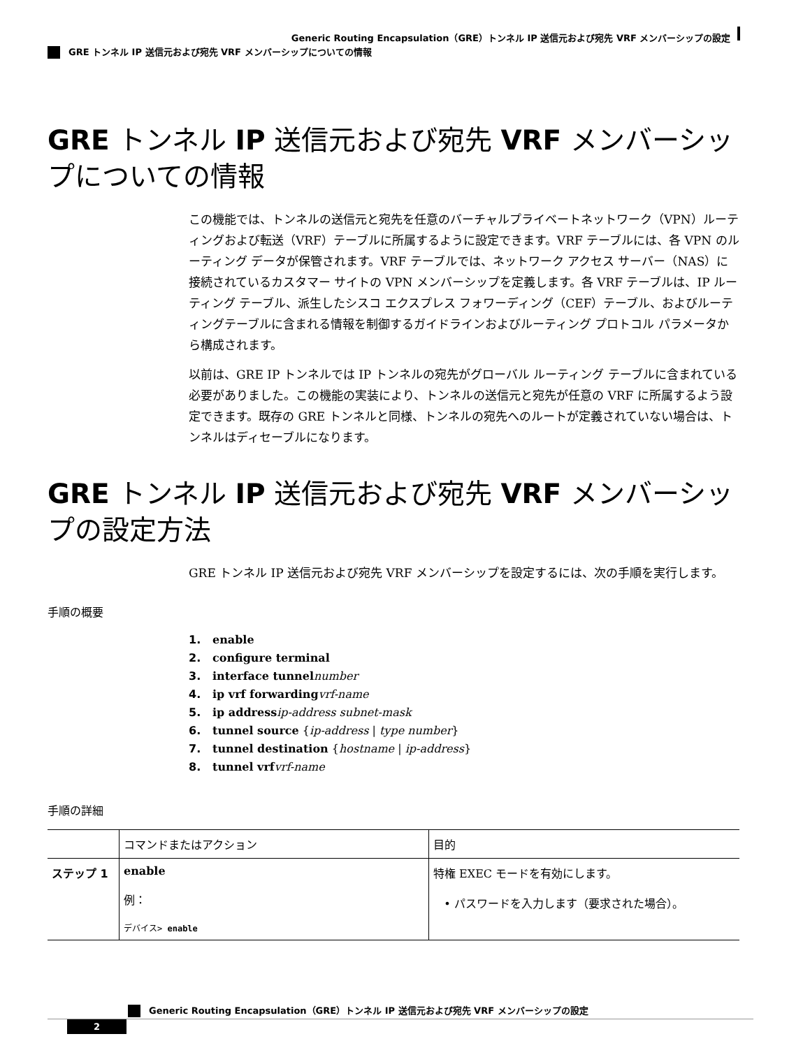Generic Routing Encapsulation（GRE）トンネル IP 送信元および宛先 VRF メンバーシップの設定
GRE トンネル IP 送信元および宛先 VRF メンバーシップについての情報
GRE トンネル IP 送信元および宛先 VRF メンバーシップについての情報
この機能では、トンネルの送信元と宛先を任意のバーチャルプライベートネットワーク（VPN）ルーティングおよび転送（VRF）テーブルに所属するように設定できます。VRF テーブルには、各 VPN のルーティング データが保管されます。VRF テーブルでは、ネットワーク アクセス サーバー（NAS）に接続されているカスタマー サイトの VPN メンバーシップを定義します。各 VRF テーブルは、IP ルーティング テーブル、派生したシスコ エクスプレス フォワーディング（CEF）テーブル、およびルーティングテーブルに含まれる情報を制御するガイドラインおよびルーティング プロトコル パラメータから構成されます。
以前は、GRE IP トンネルでは IP トンネルの宛先がグローバル ルーティング テーブルに含まれている必要がありました。この機能の実装により、トンネルの送信元と宛先が任意の VRF に所属するよう設定できます。既存の GRE トンネルと同様、トンネルの宛先へのルートが定義されていない場合は、トンネルはディセーブルになります。
GRE トンネル IP 送信元および宛先 VRF メンバーシップの設定方法
GRE トンネル IP 送信元および宛先 VRF メンバーシップを設定するには、次の手順を実行します。
手順の概要
1. enable
2. configure terminal
3. interface tunnel number
4. ip vrf forwarding vrf-name
5. ip address ip-address subnet-mask
6. tunnel source {ip-address | type number}
7. tunnel destination {hostname | ip-address}
8. tunnel vrf vrf-name
手順の詳細
| | コマンドまたはアクション | 目的 |
| --- | --- | --- |
| ステップ 1 | enable 例： デバイス> enable | 特権 EXEC モードを有効にします。 • パスワードを入力します（要求された場合）。 |
Generic Routing Encapsulation（GRE）トンネル IP 送信元および宛先 VRF メンバーシップの設定
2